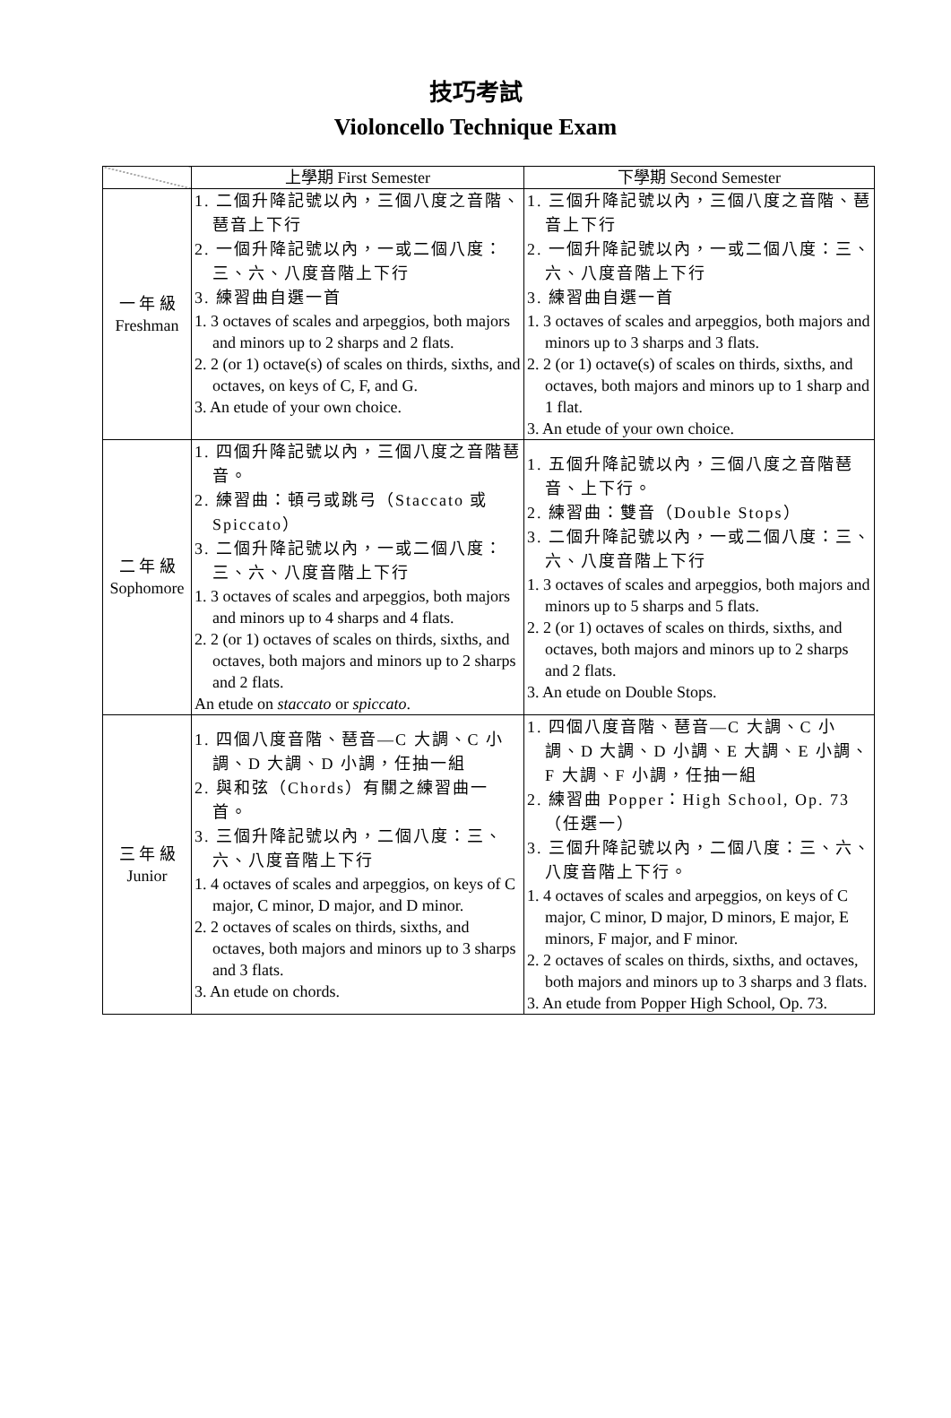技巧考試
Violoncello Technique Exam
| | 上學期 First Semester | 下學期 Second Semester |
| --- | --- | --- |
| 一 年 級 Freshman | 1. 二個升降記號以內，三個八度之音階、琶音上下行 2. 一個升降記號以內，一或二個八度：三、六、八度音階上下行 3. 練習曲自選一首 1. 3 octaves of scales and arpeggios, both majors and minors up to 2 sharps and 2 flats. 2. 2 (or 1) octave(s) of scales on thirds, sixths, and octaves, on keys of C, F, and G. 3. An etude of your own choice. | 1. 三個升降記號以內，三個八度之音階、琶音上下行 2. 一個升降記號以內，一或二個八度：三、六、八度音階上下行 3. 練習曲自選一首 1. 3 octaves of scales and arpeggios, both majors and minors up to 3 sharps and 3 flats. 2. 2 (or 1) octave(s) of scales on thirds, sixths, and octaves, both majors and minors up to 1 sharp and 1 flat. 3. An etude of your own choice. |
| 二 年 級 Sophomore | 1. 四個升降記號以內，三個八度之音階琶音。 2. 練習曲：頓弓或跳弓（Staccato 或 Spiccato） 3. 二個升降記號以內，一或二個八度：三、六、八度音階上下行 1. 3 octaves of scales and arpeggios, both majors and minors up to 4 sharps and 4 flats. 2. 2 (or 1) octaves of scales on thirds, sixths, and octaves, both majors and minors up to 2 sharps and 2 flats. An etude on staccato or spiccato . | 1. 五個升降記號以內，三個八度之音階琶音、上下行。 2. 練習曲：雙音（Double Stops） 3. 二個升降記號以內，一或二個八度：三、六、八度音階上下行 1. 3 octaves of scales and arpeggios, both majors and minors up to 5 sharps and 5 flats. 2. 2 (or 1) octaves of scales on thirds, sixths, and octaves, both majors and minors up to 2 sharps and 2 flats. 3. An etude on Double Stops. |
| 三 年 級 Junior | 1. 四個八度音階、琶音—C 大調、C 小調、D 大調、D 小調，任抽一組 2. 與和弦（Chords）有關之練習曲一首。 3. 三個升降記號以內，二個八度：三、六、八度音階上下行 1. 4 octaves of scales and arpeggios, on keys of C major, C minor, D major, and D minor. 2. 2 octaves of scales on thirds, sixths, and octaves, both majors and minors up to 3 sharps and 3 flats. 3. An etude on chords. | 1. 四個八度音階、琶音—C 大調、C 小調、D 大調、D 小調、E 大調、E 小調、F 大調、F 小調，任抽一組 2. 練習曲 Popper：High School, Op. 73（任選一） 3. 三個升降記號以內，二個八度：三、六、八度音階上下行。 1. 4 octaves of scales and arpeggios, on keys of C major, C minor, D major, D minors, E major, E minors, F major, and F minor. 2. 2 octaves of scales on thirds, sixths, and octaves, both majors and minors up to 3 sharps and 3 flats. 3. An etude from Popper High School, Op. 73. |